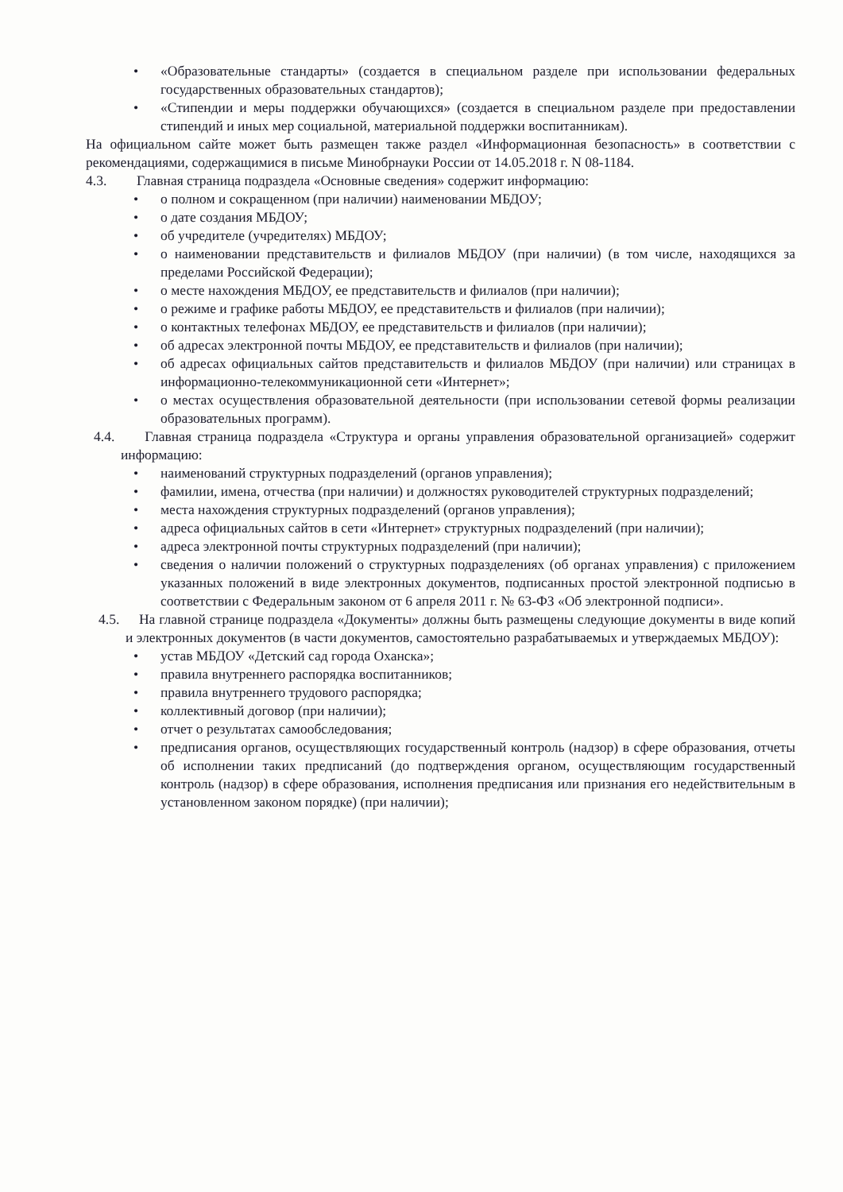• «Образовательные стандарты» (создается в специальном разделе при использовании федеральных государственных образовательных стандартов);
• «Стипендии и меры поддержки обучающихся» (создается в специальном разделе при предоставлении стипендий и иных мер социальной, материальной поддержки воспитанникам).
На официальном сайте может быть размещен также раздел «Информационная безопасность» в соответствии с рекомендациями, содержащимися в письме Минобрнауки России от 14.05.2018 г. N 08-1184.
4.3. Главная страница подраздела «Основные сведения» содержит информацию:
• о полном и сокращенном (при наличии) наименовании МБДОУ;
• о дате создания МБДОУ;
• об учредителе (учредителях) МБДОУ;
• о наименовании представительств и филиалов МБДОУ (при наличии) (в том числе, находящихся за пределами Российской Федерации);
• о месте нахождения МБДОУ, ее представительств и филиалов (при наличии);
• о режиме и графике работы МБДОУ, ее представительств и филиалов (при наличии);
• о контактных телефонах МБДОУ, ее представительств и филиалов (при наличии);
• об адресах электронной почты МБДОУ, ее представительств и филиалов (при наличии);
• об адресах официальных сайтов представительств и филиалов МБДОУ (при наличии) или страницах в информационно-телекоммуникационной сети «Интернет»;
• о местах осуществления образовательной деятельности (при использовании сетевой формы реализации образовательных программ).
4.4. Главная страница подраздела «Структура и органы управления образовательной организацией» содержит информацию:
• наименований структурных подразделений (органов управления);
• фамилии, имена, отчества (при наличии) и должностях руководителей структурных подразделений;
• места нахождения структурных подразделений (органов управления);
• адреса официальных сайтов в сети «Интернет» структурных подразделений (при наличии);
• адреса электронной почты структурных подразделений (при наличии);
• сведения о наличии положений о структурных подразделениях (об органах управления) с приложением указанных положений в виде электронных документов, подписанных простой электронной подписью в соответствии с Федеральным законом от 6 апреля 2011 г. № 63-ФЗ «Об электронной подписи».
4.5. На главной странице подраздела «Документы» должны быть размещены следующие документы в виде копий и электронных документов (в части документов, самостоятельно разрабатываемых и утверждаемых МБДОУ):
• устав МБДОУ «Детский сад города Оханска»;
• правила внутреннего распорядка воспитанников;
• правила внутреннего трудового распорядка;
• коллективный договор (при наличии);
• отчет о результатах самообследования;
• предписания органов, осуществляющих государственный контроль (надзор) в сфере образования, отчеты об исполнении таких предписаний (до подтверждения органом, осуществляющим государственный контроль (надзор) в сфере образования, исполнения предписания или признания его недействительным в установленном законом порядке) (при наличии);